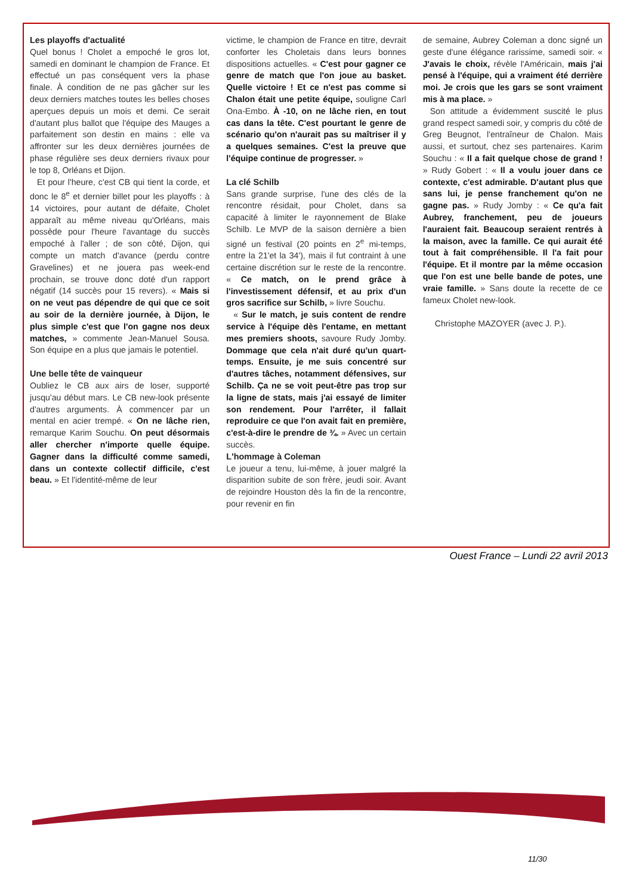Les playoffs d'actualité
Quel bonus ! Cholet a empoché le gros lot, samedi en dominant le champion de France. Et effectué un pas conséquent vers la phase finale. À condition de ne pas gâcher sur les deux derniers matches toutes les belles choses aperçues depuis un mois et demi. Ce serait d'autant plus ballot que l'équipe des Mauges a parfaitement son destin en mains : elle va affronter sur les deux dernières journées de phase régulière ses deux derniers rivaux pour le top 8, Orléans et Dijon.
Et pour l'heure, c'est CB qui tient la corde, et donc le 8<sup>e</sup> et dernier billet pour les playoffs : à 14 victoires, pour autant de défaite, Cholet apparaît au même niveau qu'Orléans, mais possède pour l'heure l'avantage du succès empoché à l'aller ; de son côté, Dijon, qui compte un match d'avance (perdu contre Gravelines) et ne jouera pas week-end prochain, se trouve donc doté d'un rapport négatif (14 succès pour 15 revers). « Mais si on ne veut pas dépendre de qui que ce soit au soir de la dernière journée, à Dijon, le plus simple c'est que l'on gagne nos deux matches, » commente Jean-Manuel Sousa. Son équipe en a plus que jamais le potentiel.
Une belle tête de vainqueur
Oubliez le CB aux airs de loser, supporté jusqu'au début mars. Le CB new-look présente d'autres arguments. À commencer par un mental en acier trempé. « On ne lâche rien, remarque Karim Souchu. On peut désormais aller chercher n'importe quelle équipe. Gagner dans la difficulté comme samedi, dans un contexte collectif difficile, c'est beau. » Et l'identité-même de leur
victime, le champion de France en titre, devrait conforter les Choletais dans leurs bonnes dispositions actuelles. « C'est pour gagner ce genre de match que l'on joue au basket. Quelle victoire ! Et ce n'est pas comme si Chalon était une petite équipe, souligne Carl Ona-Embo. À -10, on ne lâche rien, en tout cas dans la tête. C'est pourtant le genre de scénario qu'on n'aurait pas su maîtriser il y a quelques semaines. C'est la preuve que l'équipe continue de progresser. »
La clé Schilb
Sans grande surprise, l'une des clés de la rencontre résidait, pour Cholet, dans sa capacité à limiter le rayonnement de Blake Schilb. Le MVP de la saison dernière a bien signé un festival (20 points en 2<sup>e</sup> mi-temps, entre la 21'et la 34'), mais il fut contraint à une certaine discrétion sur le reste de la rencontre. « Ce match, on le prend grâce à l'investissement défensif, et au prix d'un gros sacrifice sur Schilb, » livre Souchu.
« Sur le match, je suis content de rendre service à l'équipe dès l'entame, en mettant mes premiers shoots, savoure Rudy Jomby. Dommage que cela n'ait duré qu'un quart-temps. Ensuite, je me suis concentré sur d'autres tâches, notamment défensives, sur Schilb. Ça ne se voit peut-être pas trop sur la ligne de stats, mais j'ai essayé de limiter son rendement. Pour l'arrêter, il fallait reproduire ce que l'on avait fait en première, c'est-à-dire le prendre de ¾. » Avec un certain succès.
L'hommage à Coleman
Le joueur a tenu, lui-même, à jouer malgré la disparition subite de son frère, jeudi soir. Avant de rejoindre Houston dès la fin de la rencontre, pour revenir en fin
de semaine, Aubrey Coleman a donc signé un geste d'une élégance rarissime, samedi soir. « J'avais le choix, révèle l'Américain, mais j'ai pensé à l'équipe, qui a vraiment été derrière moi. Je crois que les gars se sont vraiment mis à ma place. »
Son attitude a évidemment suscité le plus grand respect samedi soir, y compris du côté de Greg Beugnot, l'entraîneur de Chalon. Mais aussi, et surtout, chez ses partenaires. Karim Souchu : « Il a fait quelque chose de grand ! » Rudy Gobert : « Il a voulu jouer dans ce contexte, c'est admirable. D'autant plus que sans lui, je pense franchement qu'on ne gagne pas. » Rudy Jomby : « Ce qu'a fait Aubrey, franchement, peu de joueurs l'auraient fait. Beaucoup seraient rentrés à la maison, avec la famille. Ce qui aurait été tout à fait compréhensible. Il l'a fait pour l'équipe. Et il montre par la même occasion que l'on est une belle bande de potes, une vraie famille. » Sans doute la recette de ce fameux Cholet new-look.
Christophe MAZOYER (avec J. P.).
Ouest France – Lundi 22 avril 2013
11/30